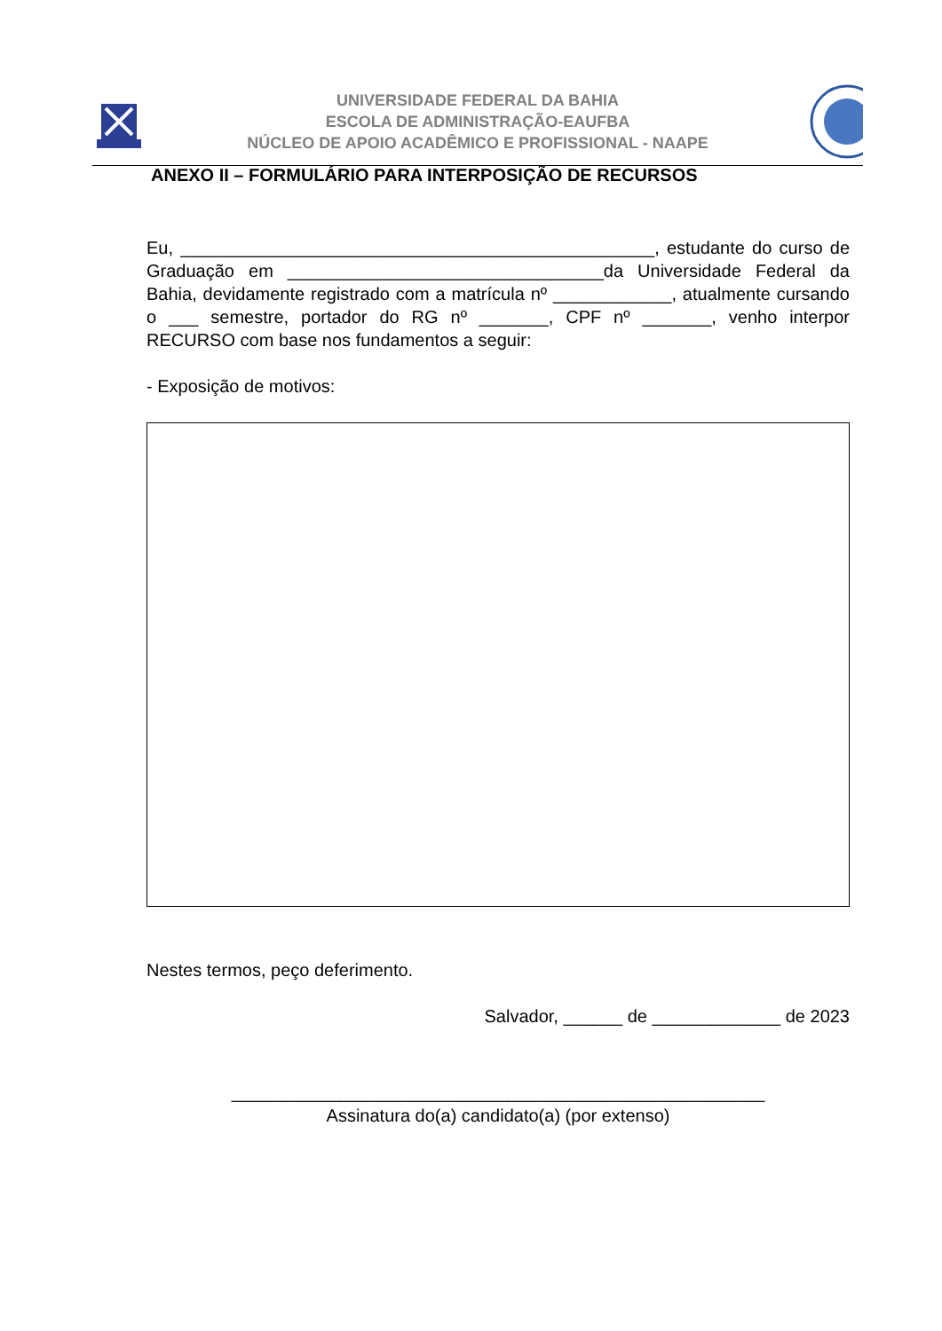UNIVERSIDADE FEDERAL DA BAHIA
ESCOLA DE ADMINISTRAÇÃO-EAUFBA
NÚCLEO DE APOIO ACADÊMICO E PROFISSIONAL - NAAPE
ANEXO II – FORMULÁRIO PARA INTERPOSIÇÃO DE RECURSOS
Eu, ________________________________________________, estudante do curso de Graduação em ________________________________da Universidade Federal da Bahia, devidamente registrado com a matrícula nº ____________, atualmente cursando o ___ semestre, portador do RG nº _______, CPF nº _______, venho interpor RECURSO com base nos fundamentos a seguir:
- Exposição de motivos:
Nestes termos, peço deferimento.
Salvador, ______ de _____________ de 2023
______________________________________________________
Assinatura do(a) candidato(a) (por extenso)